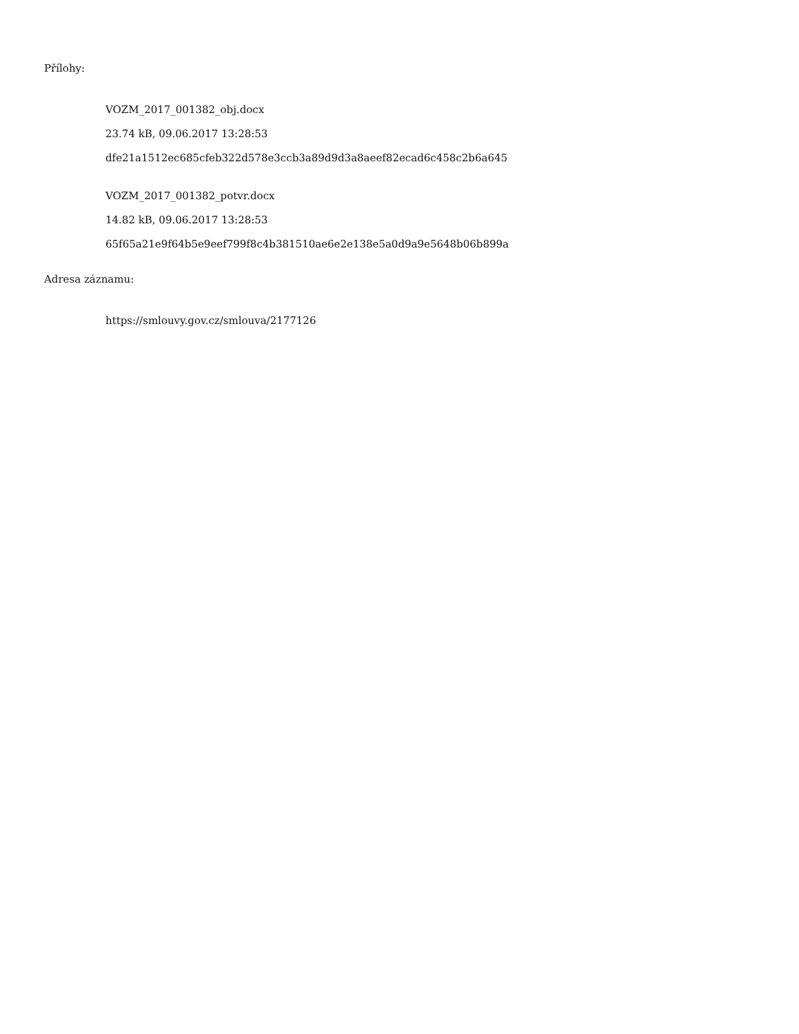Přílohy:
VOZM_2017_001382_obj.docx
23.74 kB, 09.06.2017 13:28:53
dfe21a1512ec685cfeb322d578e3ccb3a89d9d3a8aeef82ecad6c458c2b6a645
VOZM_2017_001382_potvr.docx
14.82 kB, 09.06.2017 13:28:53
65f65a21e9f64b5e9eef799f8c4b381510ae6e2e138e5a0d9a9e5648b06b899a
Adresa záznamu:
https://smlouvy.gov.cz/smlouva/2177126